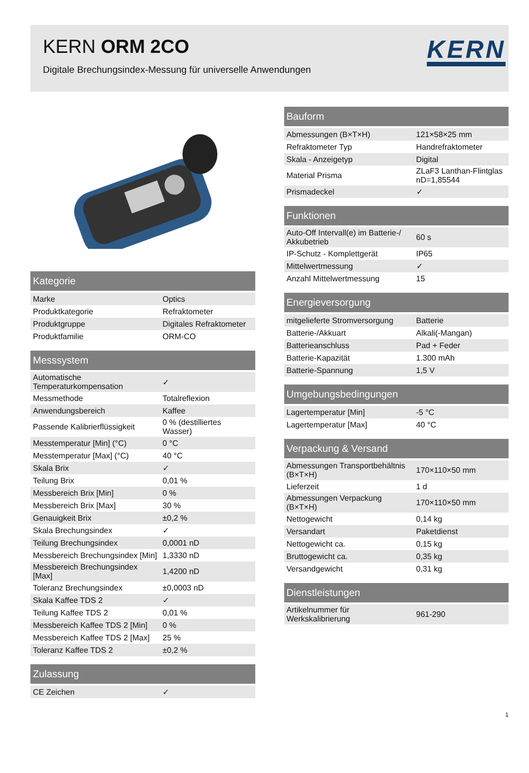KERN ORM 2CO
Digitale Brechungsindex-Messung für universelle Anwendungen
KERN
| Kategorie | |
| --- | --- |
| Marke | Optics |
| Produktkategorie | Refraktometer |
| Produktgruppe | Digitales Refraktometer |
| Produktfamilie | ORM-CO |
| Messsystem | |
| --- | --- |
| Automatische Temperaturkompensation | ✓ |
| Messmethode | Totalreflexion |
| Anwendungsbereich | Kaffee |
| Passende Kalibrierflüssigkeit | 0 % (destilliertes Wasser) |
| Messtemperatur [Min] (°C) | 0 °C |
| Messtemperatur [Max] (°C) | 40 °C |
| Skala Brix | ✓ |
| Teilung Brix | 0,01 % |
| Messbereich Brix [Min] | 0 % |
| Messbereich Brix [Max] | 30 % |
| Genauigkeit Brix | ±0,2 % |
| Skala Brechungsindex | ✓ |
| Teilung Brechungsindex | 0,0001 nD |
| Messbereich Brechungsindex [Min] | 1,3330 nD |
| Messbereich Brechungsindex [Max] | 1,4200 nD |
| Toleranz Brechungsindex | ±0,0003 nD |
| Skala Kaffee TDS 2 | ✓ |
| Teilung Kaffee TDS 2 | 0,01 % |
| Messbereich Kaffee TDS 2 [Min] | 0 % |
| Messbereich Kaffee TDS 2 [Max] | 25 % |
| Toleranz Kaffee TDS 2 | ±0,2 % |
| Zulassung | |
| --- | --- |
| CE Zeichen | ✓ |
| Bauform | |
| --- | --- |
| Abmessungen (B×T×H) | 121×58×25 mm |
| Refraktometer Typ | Handrefraktometer |
| Skala - Anzeigetyp | Digital |
| Material Prisma | ZLaF3 Lanthan-Flintglas nD=1,85544 |
| Prismadeckel | ✓ |
| Funktionen | |
| --- | --- |
| Auto-Off Intervall(e) im Batterie-/ Akkubetrieb | 60 s |
| IP-Schutz - Komplettgerät | IP65 |
| Mittelwertmessung | ✓ |
| Anzahl Mittelwertmessung | 15 |
| Energieversorgung | |
| --- | --- |
| mitgelieferte Stromversorgung | Batterie |
| Batterie-/Akkuart | Alkali(-Mangan) |
| Batterieanschluss | Pad + Feder |
| Batterie-Kapazität | 1.300 mAh |
| Batterie-Spannung | 1,5 V |
| Umgebungsbedingungen | |
| --- | --- |
| Lagertemperatur [Min] | -5 °C |
| Lagertemperatur [Max] | 40 °C |
| Verpackung & Versand | |
| --- | --- |
| Abmessungen Transportbehältnis (B×T×H) | 170×110×50 mm |
| Lieferzeit | 1 d |
| Abmessungen Verpackung (B×T×H) | 170×110×50 mm |
| Nettogewicht | 0,14 kg |
| Versandart | Paketdienst |
| Nettogewicht ca. | 0,15 kg |
| Bruttogewicht ca. | 0,35 kg |
| Versandgewicht | 0,31 kg |
| Dienstleistungen | |
| --- | --- |
| Artikelnummer für Werkskalibrierung | 961-290 |
1